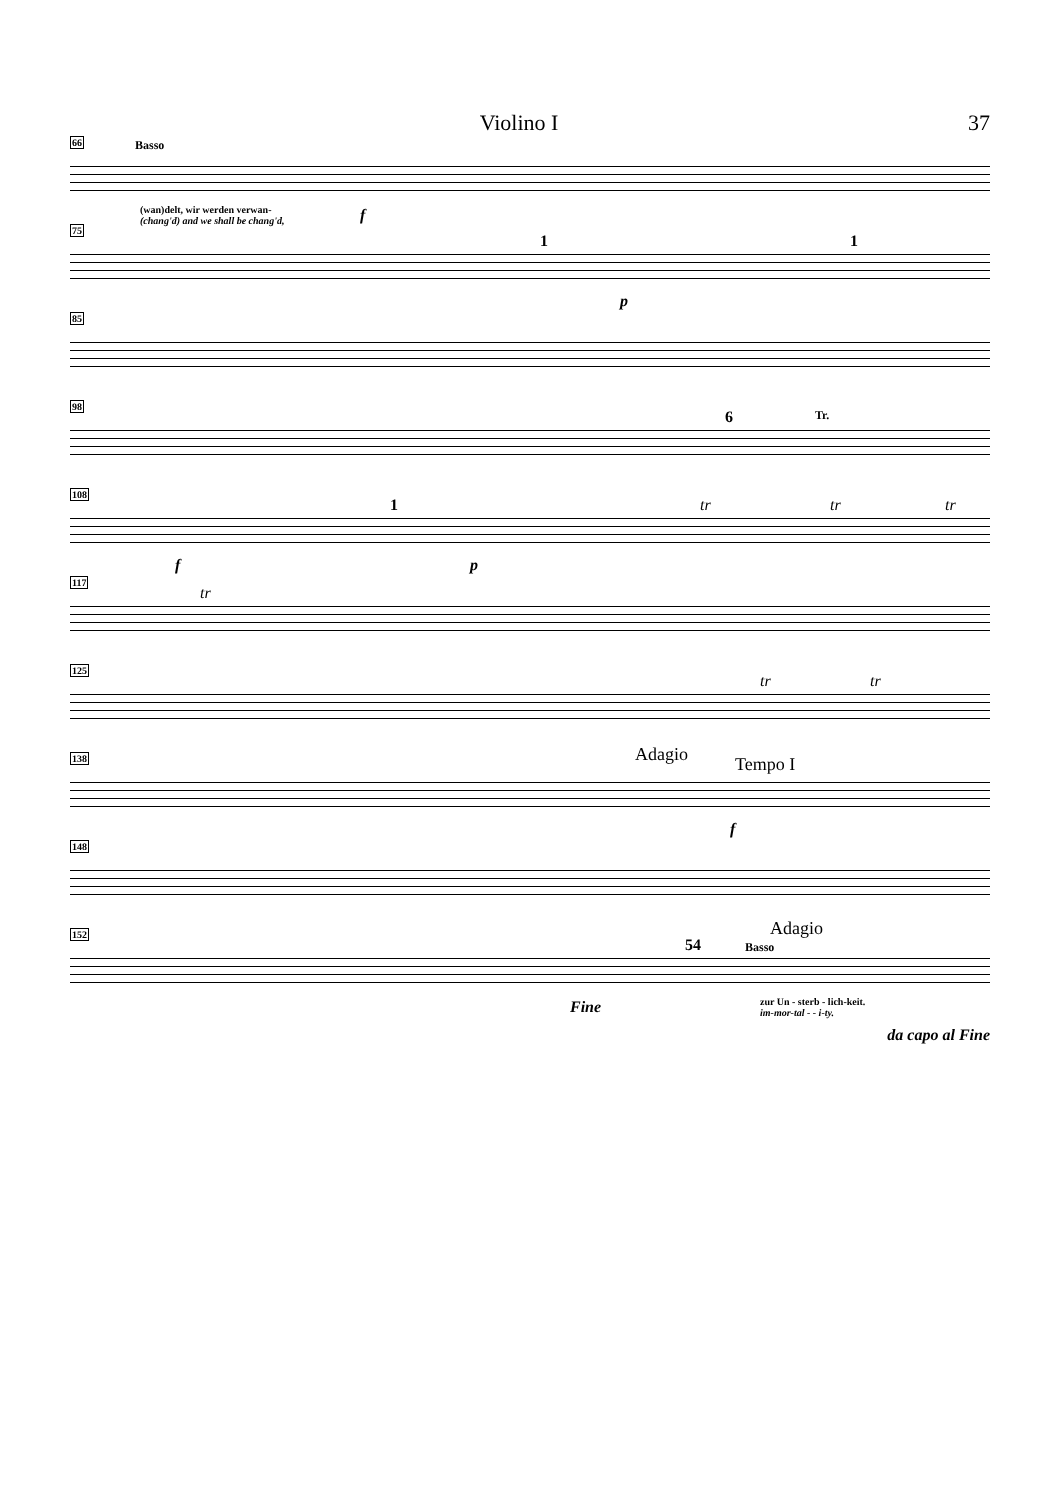Violino I 37
66 Basso
(wan)delt, wir werden verwan-
(chang'd) and we shall be chang'd,
f
75
1 1
p
85
98
6 Tr.
108
f
1
p
tr tr tr
117
tr
125
tr tr
138 Adagio Tempo I
f
148
152 Adagio
54 Basso
Fine
zur Un - sterb - lich-keit.
im-mor-tal - - i-ty.
da capo al Fine